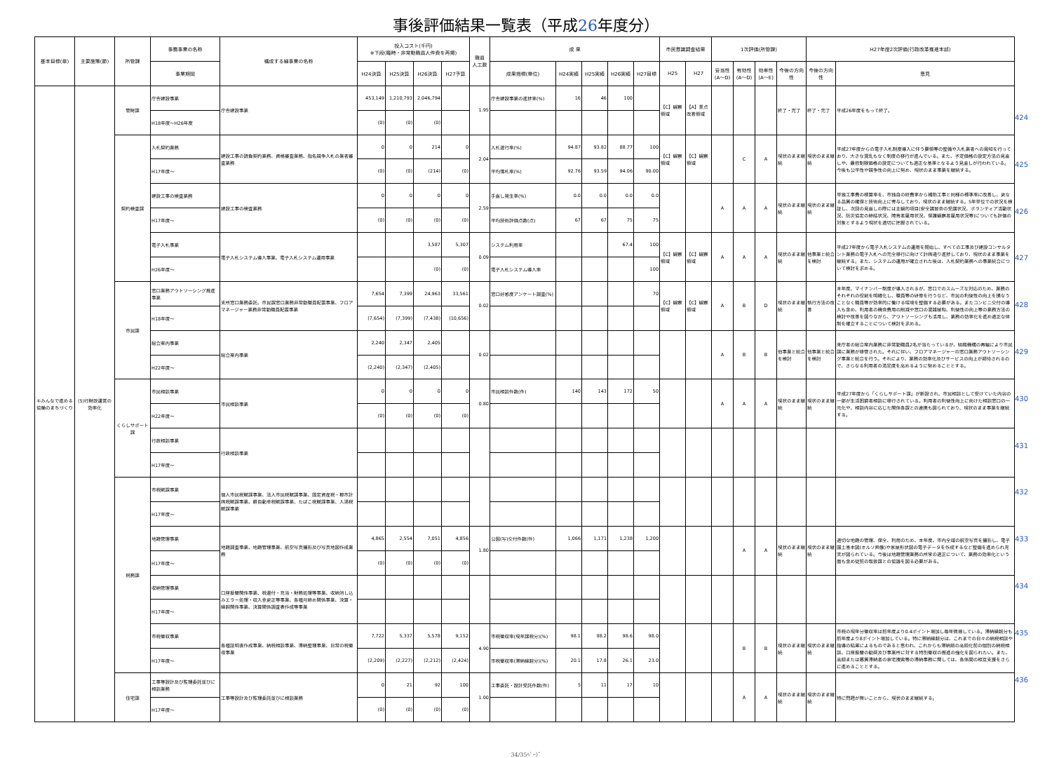事後評価結果一覧表（平成26年度分）
| 基本目標(章) | 主要施策(節) | 所管課 | 事務事業の名称 | 構成する細事業の名称 | 投入コスト(千円) ※下段(臨時・非常勤職員人件費を再掲) | | | | 職員 人工数 | 成 果 | | | | | 市民意識調査結果 | | 1次評価(所管課) | | | | H27年度2次評価(行政改革推進本部) | |
| --- | --- | --- | --- | --- | --- | --- | --- | --- | --- | --- | --- | --- | --- | --- | --- | --- | --- | --- | --- | --- | --- | --- |
| | | | 事業期間 | | H24決算 | H25決算 | H26決算 | H27予算 | | 成果指標(単位) | H24実績 | H25実績 | H26実績 | H27目標 | H25 | H27 | 妥当性(A～D) | 有効性(A～D) | 効率性(A～E) | 今後の方向性 | 今後の方向性 | 意見 |
| ⑥みんなで進める協働のまちづくり | (5)行財政運営の効率化 | 管財課 | 庁舎建設事業 | 庁舎建設事業 | 453,149 | 1,210,793 | 2,046,794 | | 1.95 | 庁舎建設事業の進捗率(%) | 16 | 46 | 100 | | 【C】観察領域 | 【A】重点改善領域 | | | | 終了・完了 | 終了・完了 | 平成26年度をもって終了。 |
| | | | H18年度～H26年度 | | (0) | (0) | (0) | | | | | | | | | | | | | | | |
| | | 契約検査課 | 入札契約業務 | 建設工事の請負契約業務、資格審査業務、指名競争入札の業者審査業務 | 0 | 0 | 214 | 0 | 2.04 | 入札遂行率(%) | 94.87 | 93.82 | 88.77 | 100 | 【C】観察領域 | 【C】観察領域 | | C | A | 現状のまま継続 | 現状のまま継続 | 平成27年度からの電子入札制度導入に伴う要領等の整備や入札業者への周知を行っており、大きな混乱もなく制度の移行が進んでいる。また、予定価格の設定方法の見直しや、最低制限価格の設定についても適正な基準となるよう見直しが行われている。今後も公平性や競争性の向上に努め、現状のまま事業を継続する。 |
| | | | H17年度～ | | (0) | (0) | (214) | (0) | | 平均落札率(%) | 92.76 | 93.59 | 94.06 | 90.00 | | | | | | | | |
| | | | 建設工事の検査業務 | 建設工事の検査業務 | 0 | 0 | 0 | 0 | 2.59 | 手直し発生率(%) | 0.0 | 0.0 | 0.0 | 0.0 | | | A | A | A | 現状のまま継続 | 現状のまま継続 | 単独工事費の積算率を、市独自の経費率から補助工事と同様の標準率に改善し、更なる品質の確保と技術向上に寄与しており、現状のまま継続する。5年単位での状況を検証し、次回の見直しの際には主観的項目(安全講習会の受講状況、ボランティア活動状況、防災協定の締結状況、障害者雇用状況、保護観察者雇用状況等)についても評価の対象とするよう現状を適切に把握されている。 |
| | | | H17年度～ | | (0) | (0) | (0) | (0) | | 平均技術評価点数(点) | 67 | 67 | 75 | 75 | | | | | | | | |
| | | | 電子入札事業 | 電子入札システム導入事業、電子入札システム運用事業 | | | 3,587 | 5,307 | 0.09 | システム利用率 | | | 67.4 | 100 | 【C】観察領域 | 【C】観察領域 | A | A | A | 現状のまま継続 | 他事業と統合を検討 | 平成27年度から電子入札システムの運用を開始し、すべての工事及び建設コンサルタント業務の電子入札への完全移行に向けて計画通り進捗しており、現状のまま事業を継続する。また、システムの運用が確立された後は、入札契約業務への事業統合について検討を求める。 |
| | | | H26年度～ | | | | (0) | (0) | | 電子入札システム導入率 | | | | 100 | | | | | | | | |
| | | 市民課 | 窓口業務アウトソーシング推進事業 | 支所窓口業務委託、市民課窓口業務非常勤職員配置事業、フロアマネージャー業務非常勤職員配置事業 | 7,654 | 7,399 | 24,963 | 33,561 | 0.02 | 窓口好感度アンケート調査(%) | | | | 70 | 【C】観察領域 | 【C】観察領域 | A | B | D | 現状のまま継続 | 執行方法の改善 | 本年度、マイナンバー制度が導入されるが、窓口でのスムーズな対応のため、業務のそれぞれの役割を明確化し、職員等の研修を行うなど、市民の利便性の向上を損なうことなく職員等が効率的に働ける環境を整備する必要がある。またコンビニ交付の導入も含め、利用者の機会費用の削減や窓口の混雑緩和、利便性の向上等の業務方法の検討や改善を図りながら、アウトソーシングも活用し、業務の効率化を進め適正な体制を確立することについて検討を求める。 |
| | | | H18年度～ | | (7,654) | (7,399) | (7,438) | (10,656) | | | | | | | | | | | | | | |
| | | | 総合案内事業 | 総合案内事業 | 2,240 | 2,347 | 2,405 | | 0.02 | | | | | | | | A | B | B | 他事業と統合を検討 | 他事業と統合を検討 | 来庁者の総合案内業務に非常勤職員2名が当たっているが、組織機構の再編により市民課に業務が移管された。それに伴い、フロアマネージャーの窓口業務アウトソーシング事業と統合を行う。それにより、業務の効率化及びサービスの向上が期待されるので、さらなる利用者の満足度を高めるように努めることとする。 |
| | | | H22年度～ | | (2,240) | (2,347) | (2,405) | | | | | | | | | | | | | | | |
| | | くらしサポート課 | 市民相談事業 | 市民相談事業 | 0 | 0 | 0 | 0 | 0.80 | 市民相談件数(件) | 140 | 143 | 172 | 50 | | | A | A | A | 現状のまま継続 | 現状のまま継続 | 平成27年度から「くらしサポート課」が新設され、市民相談として受けていた内容の一部が生活困窮者相談に移行されている。利用者の利便性向上に向けた相談窓口の一元化や、相談内容に応じた関係各課との連携も図られており、現状のまま事業を継続する。 |
| | | | H22年度～ | | (0) | (0) | (0) | (0) | | | | | | | | | | | | | | |
| | | | 行政相談事業 | 行政相談事業 | | | | | | | | | | | | | | | | | | |
| | | | H17年度～ | | | | | | | | | | | | | | | | | | | |
| | | 税務課 | 市税賦課事業 | 個人市民税賦課事業、法人市民税賦課事業、固定資産税・都市計画税賦課事業、軽自動車税賦課事業、たばこ税賦課事業、入湯税賦課事業 | | | | | | | | | | | | | | | | | | |
| | | | H17年度～ | | | | | | | | | | | | | | | | | | | |
| | | | 地籍管理事業 | 地籍調査事業、地籍管理事業、航空写真撮影及び写真地図作成業務 | 4,865 | 2,554 | 7,051 | 4,856 | 1.80 | 公図(写)交付件数(件) | 1,066 | 1,171 | 1,238 | 1,200 | | | | A | A | 現状のまま継続 | 現状のまま継続 | 適切な地籍の管理、保全、利用のため、本年度、市内全域の航空写真を撮影し、電子国土基本図(オルソ画像)や家屋形状図の電子データを作成するなど整備を進められ充実が図られている。今後は地籍管理業務の所掌の適正について、業務の効率化という面も含め従前の取扱課との協議を図る必要がある。 |
| | | | H17年度～ | | (0) | (0) | (0) | (0) | | | | | | | | | | | | | | |
| | | | 収納管理事業 | 口座振替関係事業、税還付・充当・財務処理等事業、収納消し込みエラー処理・収入金更正等事業、各種月締め関係事業、決算・繰越関係事業、決算関係調査表作成等事業 | | | | | | | | | | | | | | | | | | |
| | | | H17年度～ | | | | | | | | | | | | | | | | | | | |
| | | | 市税徴収事業 | 各種証明書作成事業、納税相談事業、滞納整理事業、日常の税徴収事業 | 7,722 | 5,337 | 5,578 | 9,152 | 4.90 | 市税徴収率(現年課税分)(%) | 98.1 | 98.2 | 98.6 | 98.0 | | | | B | B | 現状のまま継続 | 現状のまま継続 | 市税の現年分徴収率は前年度より0.4ポイント増加し毎年微増している。滞納繰越分も前年度より8ポイント増加している。特に滞納繰越分は、これまでの日々の納税相談や指導の結果によるものであると思われ、これからも滞納額の高額化前の個別の納税相談、口座振替の勧奨及び事業所に対する特別徴収の推進の強化を図られたい。また、高額または悪質滞納者の家宅捜索等の滞納事務に関しては、各係間の相互支援をさらに進めることとする。 |
| | | | H17年度～ | | (2,209) | (2,227) | (2,212) | (2,424) | | 市税徴収率(滞納繰越分)(%) | 20.1 | 17.8 | 26.1 | 23.0 | | | | | | | | |
| | | 住宅課 | 工事等設計及び監理委託並びに相談業務 | 工事等設計及び監理委託並びに相談業務 | 0 | 21 | 92 | 100 | 1.00 | 工事委託・設計受託件数(件) | 5 | 11 | 17 | 10 | | | | A | A | 現状のまま継続 | 現状のまま継続 | 特に問題が無いことから、現状のまま継続する。 |
| | | | H17年度～ | | (0) | (0) | (0) | (0) | | | | | | | | | | | | | | |
424
425
426
427
428
429
430
431
432
433
434
435
436
34/35ﾍﾟｰｼﾞ